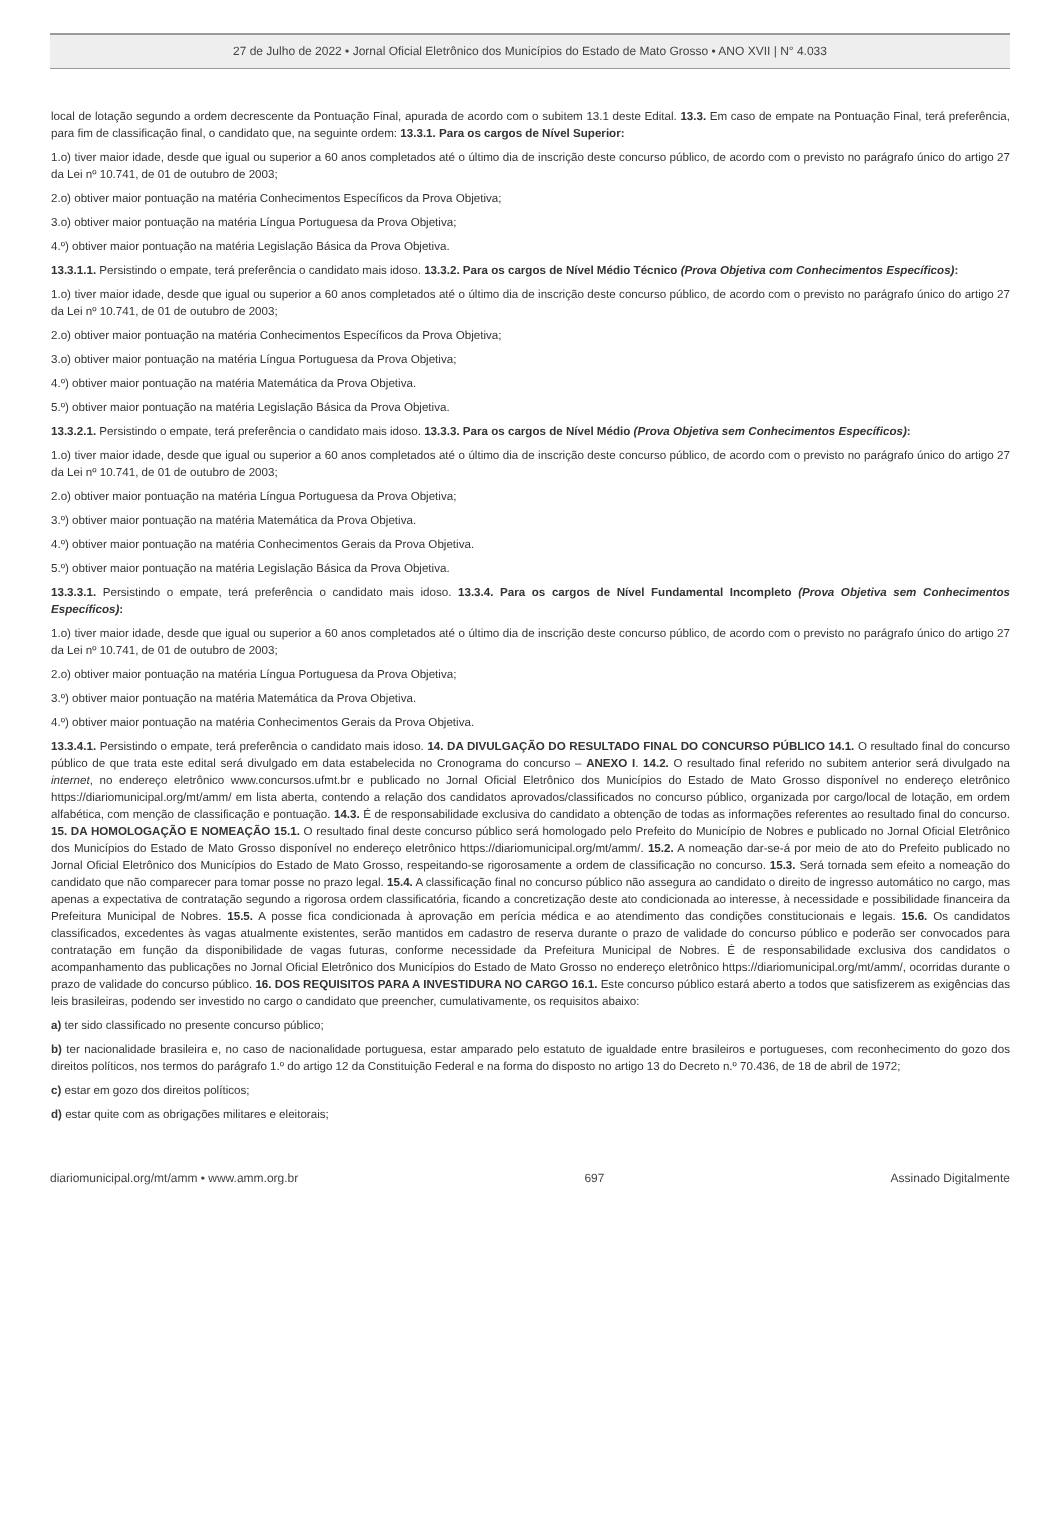27 de Julho de 2022 • Jornal Oficial Eletrônico dos Municípios do Estado de Mato Grosso • ANO XVII | N° 4.033
local de lotação segundo a ordem decrescente da Pontuação Final, apurada de acordo com o subitem 13.1 deste Edital. 13.3. Em caso de empate na Pontuação Final, terá preferência, para fim de classificação final, o candidato que, na seguinte ordem: 13.3.1. Para os cargos de Nível Superior:
1.o) tiver maior idade, desde que igual ou superior a 60 anos completados até o último dia de inscrição deste concurso público, de acordo com o previsto no parágrafo único do artigo 27 da Lei nº 10.741, de 01 de outubro de 2003;
2.o) obtiver maior pontuação na matéria Conhecimentos Específicos da Prova Objetiva;
3.o) obtiver maior pontuação na matéria Língua Portuguesa da Prova Objetiva;
4.º) obtiver maior pontuação na matéria Legislação Básica da Prova Objetiva.
13.3.1.1. Persistindo o empate, terá preferência o candidato mais idoso. 13.3.2. Para os cargos de Nível Médio Técnico (Prova Objetiva com Conhecimentos Específicos):
1.o) tiver maior idade, desde que igual ou superior a 60 anos completados até o último dia de inscrição deste concurso público, de acordo com o previsto no parágrafo único do artigo 27 da Lei nº 10.741, de 01 de outubro de 2003;
2.o) obtiver maior pontuação na matéria Conhecimentos Específicos da Prova Objetiva;
3.o) obtiver maior pontuação na matéria Língua Portuguesa da Prova Objetiva;
4.º) obtiver maior pontuação na matéria Matemática da Prova Objetiva.
5.º) obtiver maior pontuação na matéria Legislação Básica da Prova Objetiva.
13.3.2.1. Persistindo o empate, terá preferência o candidato mais idoso. 13.3.3. Para os cargos de Nível Médio (Prova Objetiva sem Conhecimentos Específicos):
1.o) tiver maior idade, desde que igual ou superior a 60 anos completados até o último dia de inscrição deste concurso público, de acordo com o previsto no parágrafo único do artigo 27 da Lei nº 10.741, de 01 de outubro de 2003;
2.o) obtiver maior pontuação na matéria Língua Portuguesa da Prova Objetiva;
3.º) obtiver maior pontuação na matéria Matemática da Prova Objetiva.
4.º) obtiver maior pontuação na matéria Conhecimentos Gerais da Prova Objetiva.
5.º) obtiver maior pontuação na matéria Legislação Básica da Prova Objetiva.
13.3.3.1. Persistindo o empate, terá preferência o candidato mais idoso. 13.3.4. Para os cargos de Nível Fundamental Incompleto (Prova Objetiva sem Conhecimentos Específicos):
1.o) tiver maior idade, desde que igual ou superior a 60 anos completados até o último dia de inscrição deste concurso público, de acordo com o previsto no parágrafo único do artigo 27 da Lei nº 10.741, de 01 de outubro de 2003;
2.o) obtiver maior pontuação na matéria Língua Portuguesa da Prova Objetiva;
3.º) obtiver maior pontuação na matéria Matemática da Prova Objetiva.
4.º) obtiver maior pontuação na matéria Conhecimentos Gerais da Prova Objetiva.
13.3.4.1. Persistindo o empate, terá preferência o candidato mais idoso. 14. DA DIVULGAÇÃO DO RESULTADO FINAL DO CONCURSO PÚBLICO 14.1. O resultado final do concurso público de que trata este edital será divulgado em data estabelecida no Cronograma do concurso – ANEXO I. 14.2. O resultado final referido no subitem anterior será divulgado na internet, no endereço eletrônico www.concursos.ufmt.br e publicado no Jornal Oficial Eletrônico dos Municípios do Estado de Mato Grosso disponível no endereço eletrônico https://diariomunicipal.org/mt/amm/ em lista aberta, contendo a relação dos candidatos aprovados/classificados no concurso público, organizada por cargo/local de lotação, em ordem alfabética, com menção de classificação e pontuação. 14.3. É de responsabilidade exclusiva do candidato a obtenção de todas as informações referentes ao resultado final do concurso. 15. DA HOMOLOGAÇÃO E NOMEAÇÃO 15.1. O resultado final deste concurso público será homologado pelo Prefeito do Município de Nobres e publicado no Jornal Oficial Eletrônico dos Municípios do Estado de Mato Grosso disponível no endereço eletrônico https://diariomunicipal.org/mt/amm/. 15.2. A nomeação dar-se-á por meio de ato do Prefeito publicado no Jornal Oficial Eletrônico dos Municípios do Estado de Mato Grosso, respeitando-se rigorosamente a ordem de classificação no concurso. 15.3. Será tornada sem efeito a nomeação do candidato que não comparecer para tomar posse no prazo legal. 15.4. A classificação final no concurso público não assegura ao candidato o direito de ingresso automático no cargo, mas apenas a expectativa de contratação segundo a rigorosa ordem classificatória, ficando a concretização deste ato condicionada ao interesse, à necessidade e possibilidade financeira da Prefeitura Municipal de Nobres. 15.5. A posse fica condicionada à aprovação em perícia médica e ao atendimento das condições constitucionais e legais. 15.6. Os candidatos classificados, excedentes às vagas atualmente existentes, serão mantidos em cadastro de reserva durante o prazo de validade do concurso público e poderão ser convocados para contratação em função da disponibilidade de vagas futuras, conforme necessidade da Prefeitura Municipal de Nobres. É de responsabilidade exclusiva dos candidatos o acompanhamento das publicações no Jornal Oficial Eletrônico dos Municípios do Estado de Mato Grosso no endereço eletrônico https://diariomunicipal.org/mt/amm/, ocorridas durante o prazo de validade do concurso público. 16. DOS REQUISITOS PARA A INVESTIDURA NO CARGO 16.1. Este concurso público estará aberto a todos que satisfizerem as exigências das leis brasileiras, podendo ser investido no cargo o candidato que preencher, cumulativamente, os requisitos abaixo:
a) ter sido classificado no presente concurso público;
b) ter nacionalidade brasileira e, no caso de nacionalidade portuguesa, estar amparado pelo estatuto de igualdade entre brasileiros e portugueses, com reconhecimento do gozo dos direitos políticos, nos termos do parágrafo 1.º do artigo 12 da Constituição Federal e na forma do disposto no artigo 13 do Decreto n.º 70.436, de 18 de abril de 1972;
c) estar em gozo dos direitos políticos;
d) estar quite com as obrigações militares e eleitorais;
diariomunicipal.org/mt/amm • www.amm.org.br 697 Assinado Digitalmente